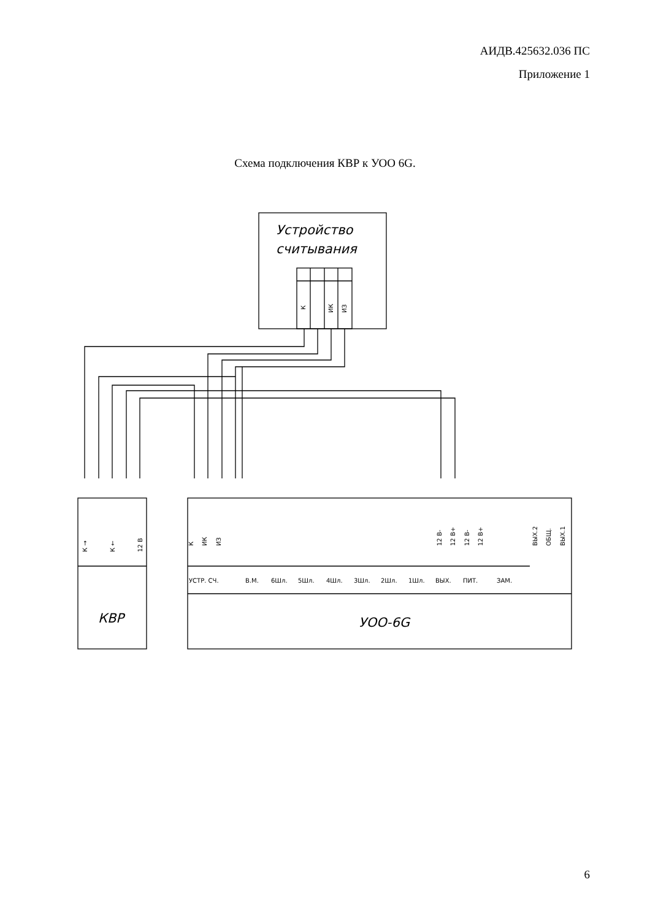АИДВ.425632.036 ПС
Приложение 1
Схема подключения КВР к УОО 6G.
Устройство
считывания
КВР
УОО-6G
УСТР. СЧ.
В.М.
6Шл.
5Шл.
4Шл.
3Шл.
2Шл.
1Шл.
ВЫХ.
ПИТ.
ЗАМ.
К
ИК
ИЗ
12 В-
12 В+
12 В-
12 В+
ВЫХ.2
ОБЩ.
ВЫХ.1
К →
К ←
12 В
К
ИК
ИЗ
6